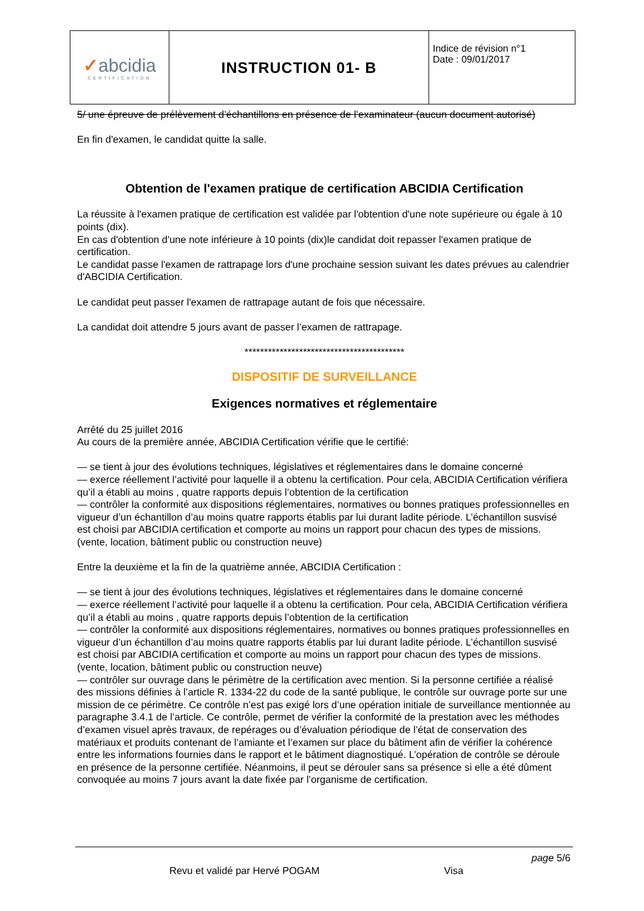| ✓ abcidia CERTIFICATION | INSTRUCTION 01- B | Indice de révision n°1 Date : 09/01/2017 |
5/ une épreuve de prélèvement d’échantillons en présence de l’examinateur (aucun document autorisé)
En fin d'examen, le candidat quitte la salle.
Obtention de l'examen pratique de certification ABCIDIA Certification
La réussite à l'examen pratique de certification est validée par l'obtention d'une note supérieure ou égale à 10 points (dix).
En cas d'obtention d'une note inférieure à 10 points (dix)le candidat doit repasser l'examen pratique de certification.
Le candidat passe l'examen de rattrapage lors d'une prochaine session suivant les dates prévues au calendrier d'ABCIDIA Certification.
Le candidat peut passer l'examen de rattrapage autant de fois que nécessaire.
La candidat doit attendre 5 jours avant de passer l’examen de rattrapage.
*****************************************
DISPOSITIF DE SURVEILLANCE
Exigences normatives et réglementaire
Arrêté du 25 juillet 2016
Au cours de la première année, ABCIDIA Certification vérifie que le certifié:
— se tient à jour des évolutions techniques, législatives et réglementaires dans le domaine concerné
— exerce réellement l’activité pour laquelle il a obtenu la certification. Pour cela, ABCIDIA Certification vérifiera qu’il a établi au moins , quatre rapports depuis l’obtention de la certification
— contrôler la conformité aux dispositions réglementaires, normatives ou bonnes pratiques professionnelles en vigueur d’un échantillon d’au moins quatre rapports établis par lui durant ladite période. L’échantillon susvisé est choisi par ABCIDIA certification et comporte au moins un rapport pour chacun des types de missions. (vente, location, bâtiment public ou construction neuve)
Entre la deuxième et la fin de la quatrième année, ABCIDIA Certification :
— se tient à jour des évolutions techniques, législatives et réglementaires dans le domaine concerné
— exerce réellement l’activité pour laquelle il a obtenu la certification. Pour cela, ABCIDIA Certification vérifiera qu’il a établi au moins , quatre rapports depuis l’obtention de la certification
— contrôler la conformité aux dispositions réglementaires, normatives ou bonnes pratiques professionnelles en vigueur d’un échantillon d’au moins quatre rapports établis par lui durant ladite période. L’échantillon susvisé est choisi par ABCIDIA certification et comporte au moins un rapport pour chacun des types de missions. (vente, location, bâtiment public ou construction neuve)
— contrôler sur ouvrage dans le périmètre de la certification avec mention. Si la personne certifiée a réalisé des missions définies à l’article R. 1334-22 du code de la santé publique, le contrôle sur ouvrage porte sur une mission de ce périmètre. Ce contrôle n’est pas exigé lors d’une opération initiale de surveillance mentionnée au paragraphe 3.4.1 de l’article. Ce contrôle, permet de vérifier la conformité de la prestation avec les méthodes d’examen visuel après travaux, de repérages ou d’évaluation périodique de l’état de conservation des matériaux et produits contenant de l’amiante et l’examen sur place du bâtiment afin de vérifier la cohérence entre les informations fournies dans le rapport et le bâtiment diagnostiqué. L’opération de contrôle se déroule en présence de la personne certifiée. Néanmoins, il peut se dérouler sans sa présence si elle a été dûment convoquée au moins 7 jours avant la date fixée par l’organisme de certification.
page 5/6
Revu et validé par Hervé POGAM Visa